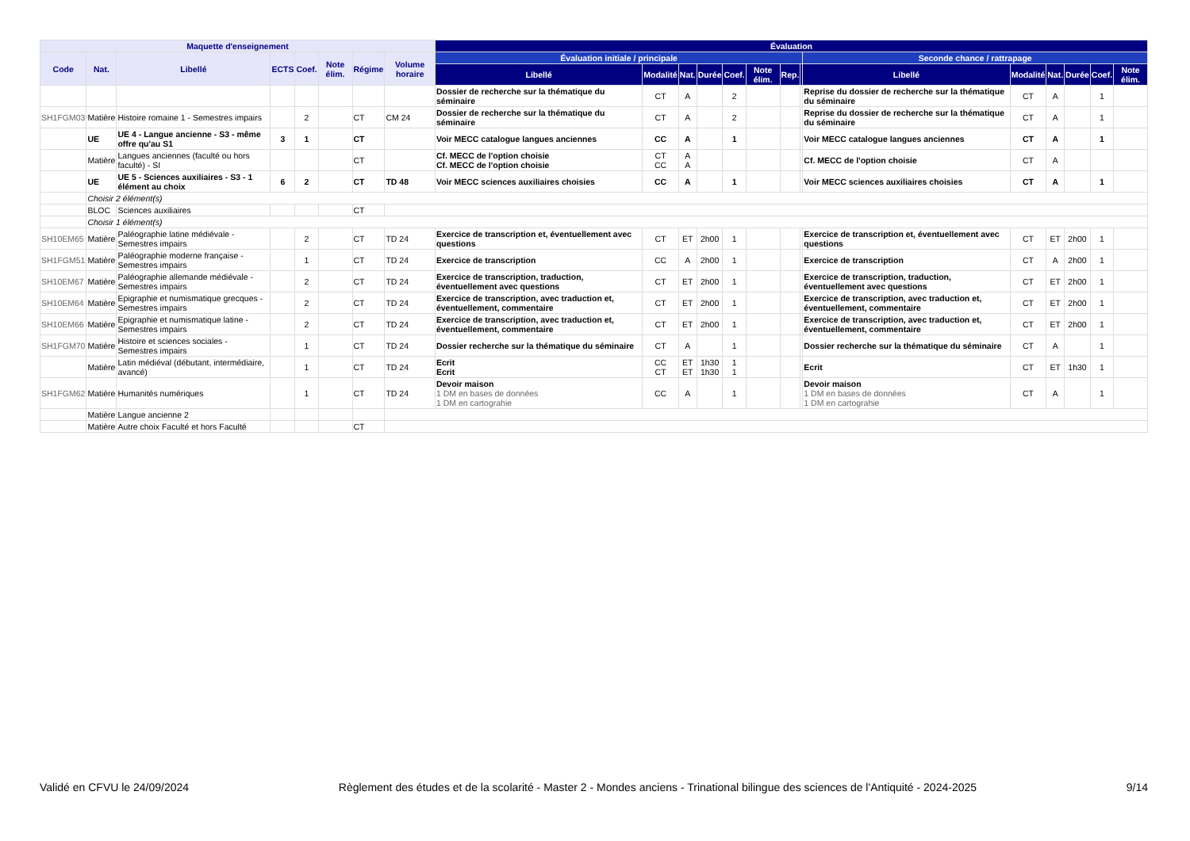| Maquette d'enseignement | | | | | | | | Évaluation | | | | | | | | | | | | | |
| --- | --- | --- | --- | --- | --- | --- | --- | --- | --- | --- | --- | --- | --- | --- | --- | --- | --- | --- | --- | --- | --- |
| Code | Nat. | Libellé | ECTS | Coef. | Note élim. | Régime | Volume horaire | Évaluation initiale / principale | | | | | | | | Seconde chance / rattrapage | | | | | |
| | | | | | | | | Libellé | Modalité | Nat. | Durée | Coef. | Note élim. | Rep. | | Libellé | Modalité | Nat. | Durée | Coef. | Note élim. |
| | | | | | | | | Dossier de recherche sur la thématique du séminaire | CT | A | | 2 | | | | Reprise du dossier de recherche sur la thématique du séminaire | CT | A | | 1 | |
| SH1FGM03 | Matière | Histoire romaine 1 - Semestres impairs | | 2 | | CT | CM 24 | Dossier de recherche sur la thématique du séminaire | CT | A | | 2 | | | | Reprise du dossier de recherche sur la thématique du séminaire | CT | A | | 1 | |
| | UE | UE 4 - Langue ancienne - S3 - même offre qu'au S1 | 3 | 1 | | CT | | Voir MECC catalogue langues anciennes | CC | A | | 1 | | | | Voir MECC catalogue langues anciennes | CT | A | | 1 | |
| | Matière | Langues anciennes (faculté ou hors faculté) - SI | | | | CT | | Cf. MECC de l'option choisie Cf. MECC de l'option choisie | CT CC | A A | | | | | | Cf. MECC de l'option choisie | CT | A | | | |
| | UE | UE 5 - Sciences auxiliaires - S3 - 1 élément au choix | 6 | 2 | | CT | TD 48 | Voir MECC sciences auxiliaires choisies | CC | A | | 1 | | | | Voir MECC sciences auxiliaires choisies | CT | A | | 1 | |
| | Choisir 2 élément(s) | | | | | | | | | | | | | | | | | | | | |
| | BLOC | Sciences auxiliaires | | | | CT | | | | | | | | | | | | | | | |
| | Choisir 1 élément(s) | | | | | | | | | | | | | | | | | | | | |
| SH10EM65 | Matière | Paléographie latine médiévale - Semestres impairs | | 2 | | CT | TD 24 | Exercice de transcription et, éventuellement avec questions | CT | ET | 2h00 | 1 | | | | Exercice de transcription et, éventuellement avec questions | CT | ET | 2h00 | 1 | |
| SH1FGM51 | Matière | Paléographie moderne française - Semestres impairs | | 1 | | CT | TD 24 | Exercice de transcription | CC | A | 2h00 | 1 | | | | Exercice de transcription | CT | A | 2h00 | 1 | |
| SH10EM67 | Matière | Paléographie allemande médiévale - Semestres impairs | | 2 | | CT | TD 24 | Exercice de transcription, traduction, éventuellement avec questions | CT | ET | 2h00 | 1 | | | | Exercice de transcription, traduction, éventuellement avec questions | CT | ET | 2h00 | 1 | |
| SH10EM64 | Matière | Epigraphie et numismatique grecques - Semestres impairs | | 2 | | CT | TD 24 | Exercice de transcription, avec traduction et, éventuellement, commentaire | CT | ET | 2h00 | 1 | | | | Exercice de transcription, avec traduction et, éventuellement, commentaire | CT | ET | 2h00 | 1 | |
| SH10EM66 | Matière | Epigraphie et numismatique latine - Semestres impairs | | 2 | | CT | TD 24 | Exercice de transcription, avec traduction et, éventuellement, commentaire | CT | ET | 2h00 | 1 | | | | Exercice de transcription, avec traduction et, éventuellement, commentaire | CT | ET | 2h00 | 1 | |
| SH1FGM70 | Matière | Histoire et sciences sociales - Semestres impairs | | 1 | | CT | TD 24 | Dossier recherche sur la thématique du séminaire | CT | A | | 1 | | | | Dossier recherche sur la thématique du séminaire | CT | A | | 1 | |
| | Matière | Latin médiéval (débutant, intermédiaire, avancé) | | 1 | | CT | TD 24 | Ecrit Ecrit | CC CT | ET ET | 1h30 1h30 | 1 1 | | | | Ecrit | CT | ET | 1h30 | 1 | |
| SH1FGM62 | Matière | Humanités numériques | | 1 | | CT | TD 24 | Devoir maison 1 DM en bases de données 1 DM en cartograhie | CC | A | | 1 | | | | Devoir maison 1 DM en bases de données 1 DM en cartograhie | CT | A | | 1 | |
| | Matière | Langue ancienne 2 | | | | | | | | | | | | | | | | | | | |
| | Matière | Autre choix Faculté et hors Faculté | | | | CT | | | | | | | | | | | | | | | |
Validé en CFVU le 24/09/2024 Règlement des études et de la scolarité - Master 2 - Mondes anciens - Trinational bilingue des sciences de l'Antiquité - 2024-2025 9/14